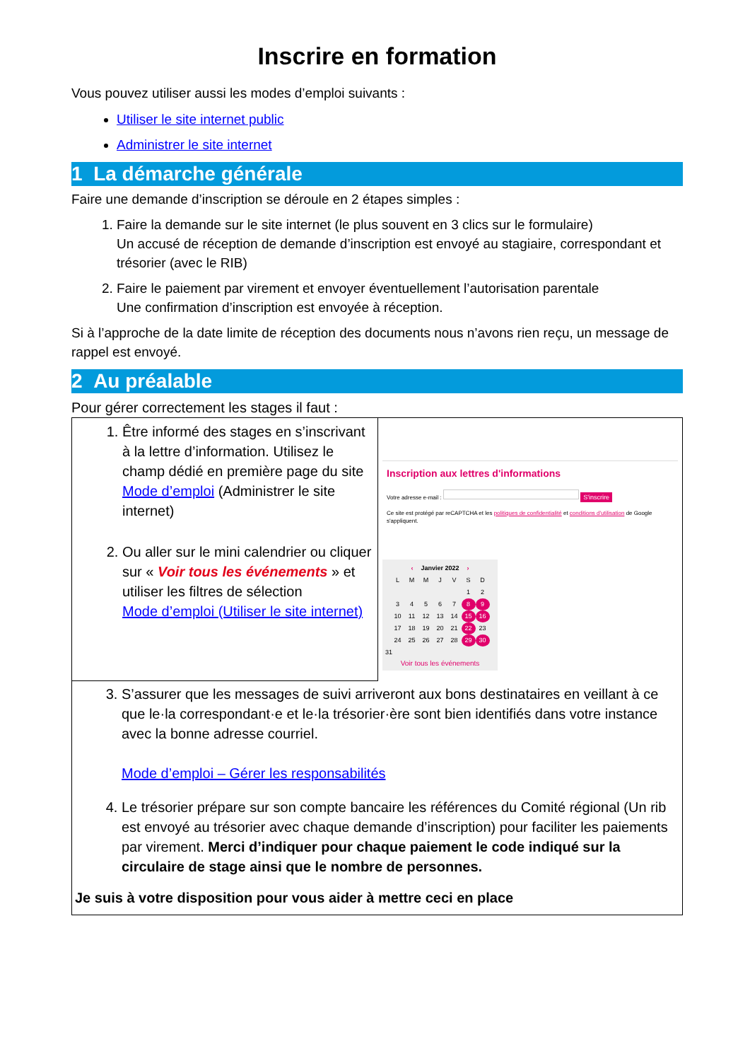Inscrire en formation
Vous pouvez utiliser aussi les modes d’emploi suivants :
Utiliser le site internet public
Administrer le site internet
1 La démarche générale
Faire une demande d’inscription se déroule en 2 étapes simples :
1. Faire la demande sur le site internet (le plus souvent en 3 clics sur le formulaire)
Un accusé de réception de demande d’inscription est envoyé au stagiaire, correspondant et trésorier (avec le RIB)
2. Faire le paiement par virement et envoyer éventuellement l’autorisation parentale
Une confirmation d’inscription est envoyée à réception.
Si à l’approche de la date limite de réception des documents nous n’avons rien reçu, un message de rappel est envoyé.
2 Au préalable
Pour gérer correctement les stages il faut :
| 1. Être informé des stages en s’inscrivant à la lettre d’information. Utilisez le champ dédié en première page du site Mode d’emploi (Administrer le site internet) 2. Ou aller sur le mini calendrier ou cliquer sur « Voir tous les événements » et utiliser les filtres de sélection Mode d’emploi (Utiliser le site internet) | Inscription aux lettres d'informations Votre adresse e-mail : S'inscrire Ce site est protégé par reCAPTCHA et les politiques de confidentialité et conditions d'utilisation de Google s'appliquent. ‹ Janvier 2022 › L M M J V S D 1 2 3 4 5 6 7 8 9 10 11 12 13 14 15 16 17 18 19 20 21 22 23 24 25 26 27 28 29 30 31 Voir tous les événements |
| 3. S’assurer que les messages de suivi arriveront aux bons destinataires en veillant à ce que le·la correspondant·e et le·la trésorier·ère sont bien identifiés dans votre instance avec la bonne adresse courriel. Mode d’emploi – Gérer les responsabilités 4. Le trésorier prépare sur son compte bancaire les références du Comité régional (Un rib est envoyé au trésorier avec chaque demande d’inscription) pour faciliter les paiements par virement. Merci d’indiquer pour chaque paiement le code indiqué sur la circulaire de stage ainsi que le nombre de personnes. Je suis à votre disposition pour vous aider à mettre ceci en place | |